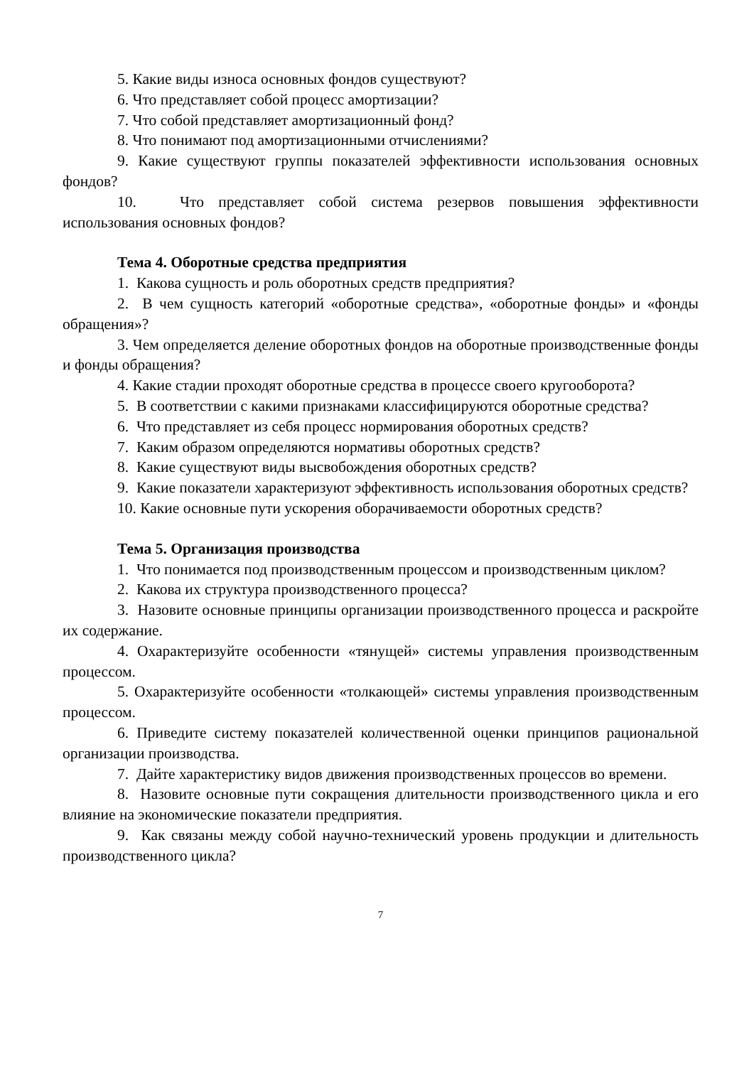5. Какие виды износа основных фондов существуют?
6. Что представляет собой процесс амортизации?
7. Что собой представляет амортизационный фонд?
8. Что понимают под амортизационными отчислениями?
9. Какие существуют группы показателей эффективности использования основных фондов?
10. Что представляет собой система резервов повышения эффективности использования основных фондов?
Тема 4. Оборотные средства предприятия
1. Какова сущность и роль оборотных средств предприятия?
2. В чем сущность категорий «оборотные средства», «оборотные фонды» и «фонды обращения»?
3. Чем определяется деление оборотных фондов на оборотные производственные фонды и фонды обращения?
4. Какие стадии проходят оборотные средства в процессе своего кругооборота?
5. В соответствии с какими признаками классифицируются оборотные средства?
6. Что представляет из себя процесс нормирования оборотных средств?
7. Каким образом определяются нормативы оборотных средств?
8. Какие существуют виды высвобождения оборотных средств?
9. Какие показатели характеризуют эффективность использования оборотных средств?
10. Какие основные пути ускорения оборачиваемости оборотных средств?
Тема 5. Организация производства
1. Что понимается под производственным процессом и производственным циклом?
2. Какова их структура производственного процесса?
3. Назовите основные принципы организации производственного процесса и раскройте их содержание.
4. Охарактеризуйте особенности «тянущей» системы управления производственным процессом.
5. Охарактеризуйте особенности «толкающей» системы управления производственным процессом.
6. Приведите систему показателей количественной оценки принципов рациональной организации производства.
7. Дайте характеристику видов движения производственных процессов во времени.
8. Назовите основные пути сокращения длительности производственного цикла и его влияние на экономические показатели предприятия.
9. Как связаны между собой научно-технический уровень продукции и длительность производственного цикла?
7